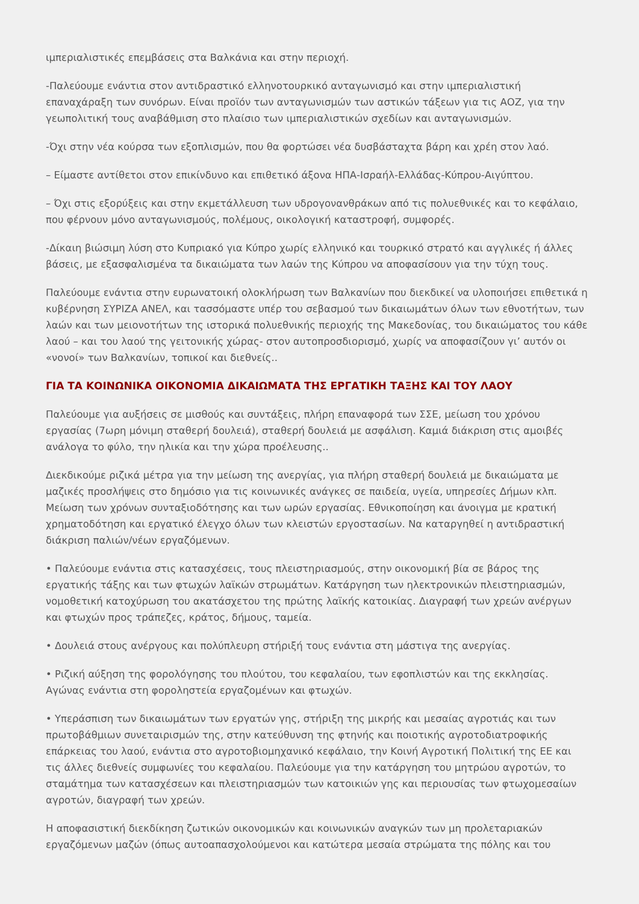ιμπεριαλιστικές επεμβάσεις στα Βαλκάνια και στην περιοχή.
-Παλεύουμε ενάντια στον αντιδραστικό ελληνοτουρκικό ανταγωνισμό και στην ιμπεριαλιστική επαναχάραξη των συνόρων. Είναι προϊόν των ανταγωνισμών των αστικών τάξεων για τις ΑΟΖ, για την γεωπολιτική τους αναβάθμιση στο πλαίσιο των ιμπεριαλιστικών σχεδίων και ανταγωνισμών.
-Όχι στην νέα κούρσα των εξοπλισμών, που θα φορτώσει νέα δυσβάσταχτα βάρη και χρέη στον λαό.
– Είμαστε αντίθετοι στον επικίνδυνο και επιθετικό άξονα ΗΠΑ-Ισραήλ-Ελλάδας-Κύπρου-Αιγύπτου.
– Όχι στις εξορύξεις και στην εκμετάλλευση των υδρογονανθράκων από τις πολυεθνικές και το κεφάλαιο, που φέρνουν μόνο ανταγωνισμούς, πολέμους, οικολογική καταστροφή, συμφορές.
-Δίκαιη βιώσιμη λύση στο Κυπριακό για Κύπρο χωρίς ελληνικό και τουρκικό στρατό και αγγλικές ή άλλες βάσεις, με εξασφαλισμένα τα δικαιώματα των λαών της Κύπρου να αποφασίσουν για την τύχη τους.
Παλεύουμε ενάντια στην ευρωνατοική ολοκλήρωση των Βαλκανίων που διεκδικεί να υλοποιήσει επιθετικά η κυβέρνηση ΣΥΡΙΖΑ ΑΝΕΛ, και τασσόμαστε υπέρ του σεβασμού των δικαιωμάτων όλων των εθνοτήτων, των λαών και των μειονοτήτων της ιστορικά πολυεθνικής περιοχής της Μακεδονίας, του δικαιώματος του κάθε λαού – και του λαού της γειτονικής χώρας- στον αυτοπροσδιορισμό, χωρίς να αποφασίζουν γι’ αυτόν οι «νονοί» των Βαλκανίων, τοπικοί και διεθνείς..
ΓΙΑ ΤΑ ΚΟΙΝΩΝΙΚΑ ΟΙΚΟΝΟΜΙΑ ΔΙΚΑΙΩΜΑΤΑ ΤΗΣ ΕΡΓΑΤΙΚΗ ΤΑΞΗΣ ΚΑΙ ΤΟΥ ΛΑΟΥ
Παλεύουμε για αυξήσεις σε μισθούς και συντάξεις, πλήρη επαναφορά των ΣΣΕ, μείωση του χρόνου εργασίας (7ωρη μόνιμη σταθερή δουλειά), σταθερή δουλειά με ασφάλιση. Καμιά διάκριση στις αμοιβές ανάλογα το φύλο, την ηλικία και την χώρα προέλευσης..
Διεκδικούμε ριζικά μέτρα για την μείωση της ανεργίας, για πλήρη σταθερή δουλειά με δικαιώματα με μαζικές προσλήψεις στο δημόσιο για τις κοινωνικές ανάγκες σε παιδεία, υγεία, υπηρεσίες Δήμων κλπ. Μείωση των χρόνων συνταξιοδότησης και των ωρών εργασίας. Εθνικοποίηση και άνοιγμα με κρατική χρηματοδότηση και εργατικό έλεγχο όλων των κλειστών εργοστασίων. Να καταργηθεί η αντιδραστική διάκριση παλιών/νέων εργαζόμενων.
• Παλεύουμε ενάντια στις κατασχέσεις, τους πλειστηριασμούς, στην οικονομική βία σε βάρος της εργατικής τάξης και των φτωχών λαϊκών στρωμάτων. Κατάργηση των ηλεκτρονικών πλειστηριασμών, νομοθετική κατοχύρωση του ακατάσχετου της πρώτης λαϊκής κατοικίας. Διαγραφή των χρεών ανέργων και φτωχών προς τράπεζες, κράτος, δήμους, ταμεία.
• Δουλειά στους ανέργους και πολύπλευρη στήριξή τους ενάντια στη μάστιγα της ανεργίας.
• Ριζική αύξηση της φορολόγησης του πλούτου, του κεφαλαίου, των εφοπλιστών και της εκκλησίας. Αγώνας ενάντια στη φοροληστεία εργαζομένων και φτωχών.
• Υπεράσπιση των δικαιωμάτων των εργατών γης, στήριξη της μικρής και μεσαίας αγροτιάς και των πρωτοβάθμιων συνεταιρισμών της, στην κατεύθυνση της φτηνής και ποιοτικής αγροτοδιατροφικής επάρκειας του λαού, ενάντια στο αγροτοβιομηχανικό κεφάλαιο, την Κοινή Αγροτική Πολιτική της ΕΕ και τις άλλες διεθνείς συμφωνίες του κεφαλαίου. Παλεύουμε για την κατάργηση του μητρώου αγροτών, το σταμάτημα των κατασχέσεων και πλειστηριασμών των κατοικιών γης και περιουσίας των φτωχομεσαίων αγροτών, διαγραφή των χρεών.
Η αποφασιστική διεκδίκηση ζωτικών οικονομικών και κοινωνικών αναγκών των μη προλεταριακών εργαζόμενων μαζών (όπως αυτοαπασχολούμενοι και κατώτερα μεσαία στρώματα της πόλης και του